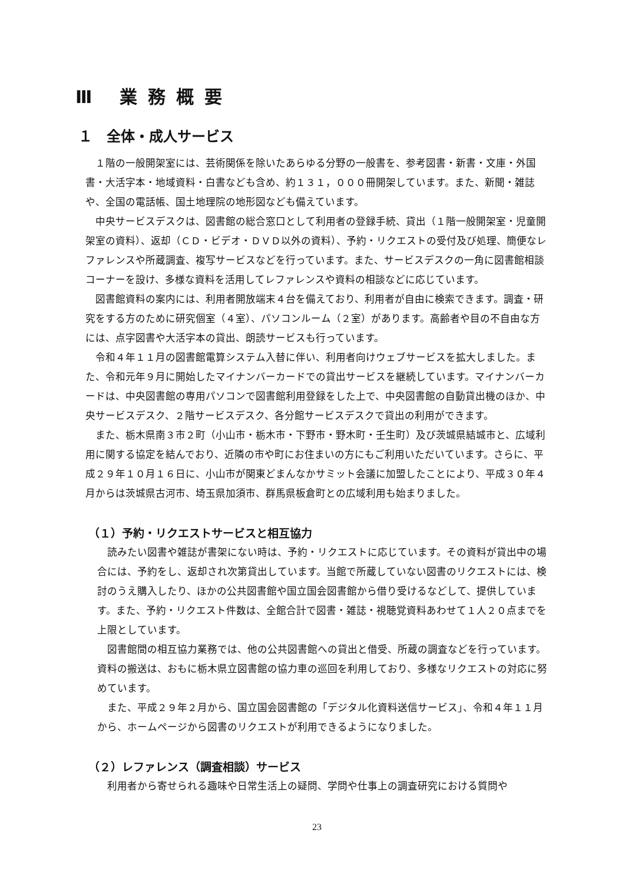Ⅲ 業務概要
１　全体・成人サービス
１階の一般開架室には、芸術関係を除いたあらゆる分野の一般書を、参考図書・新書・文庫・外国書・大活字本・地域資料・白書なども含め、約１３１，０００冊開架しています。また、新聞・雑誌や、全国の電話帳、国土地理院の地形図なども備えています。
中央サービスデスクは、図書館の総合窓口として利用者の登録手続、貸出（１階一般開架室・児童開架室の資料）、返却（ＣＤ・ビデオ・ＤＶＤ以外の資料）、予約・リクエストの受付及び処理、簡便なレファレンスや所蔵調査、複写サービスなどを行っています。また、サービスデスクの一角に図書館相談コーナーを設け、多様な資料を活用してレファレンスや資料の相談などに応じています。
図書館資料の案内には、利用者開放端末４台を備えており、利用者が自由に検索できます。調査・研究をする方のために研究個室（４室）、パソコンルーム（２室）があります。高齢者や目の不自由な方には、点字図書や大活字本の貸出、朗読サービスも行っています。
令和４年１１月の図書館電算システム入替に伴い、利用者向けウェブサービスを拡大しました。また、令和元年９月に開始したマイナンバーカードでの貸出サービスを継続しています。マイナンバーカードは、中央図書館の専用パソコンで図書館利用登録をした上で、中央図書館の自動貸出機のほか、中央サービスデスク、２階サービスデスク、各分館サービスデスクで貸出の利用ができます。
また、栃木県南３市２町（小山市・栃木市・下野市・野木町・壬生町）及び茨城県結城市と、広域利用に関する協定を結んでおり、近隣の市や町にお住まいの方にもご利用いただいています。さらに、平成２９年１０月１６日に、小山市が関東どまんなかサミット会議に加盟したことにより、平成３０年４月からは茨城県古河市、埼玉県加須市、群馬県板倉町との広域利用も始まりました。
（１）予約・リクエストサービスと相互協力
読みたい図書や雑誌が書架にない時は、予約・リクエストに応じています。その資料が貸出中の場合には、予約をし、返却され次第貸出しています。当館で所蔵していない図書のリクエストには、検討のうえ購入したり、ほかの公共図書館や国立国会図書館から借り受けるなどして、提供しています。また、予約・リクエスト件数は、全館合計で図書・雑誌・視聴覚資料あわせて１人２０点までを上限としています。
図書館間の相互協力業務では、他の公共図書館への貸出と借受、所蔵の調査などを行っています。資料の搬送は、おもに栃木県立図書館の協力車の巡回を利用しており、多様なリクエストの対応に努めています。
また、平成２９年２月から、国立国会図書館の「デジタル化資料送信サービス」、令和４年１１月から、ホームページから図書のリクエストが利用できるようになりました。
（２）レファレンス（調査相談）サービス
利用者から寄せられる趣味や日常生活上の疑問、学問や仕事上の調査研究における質問や
23